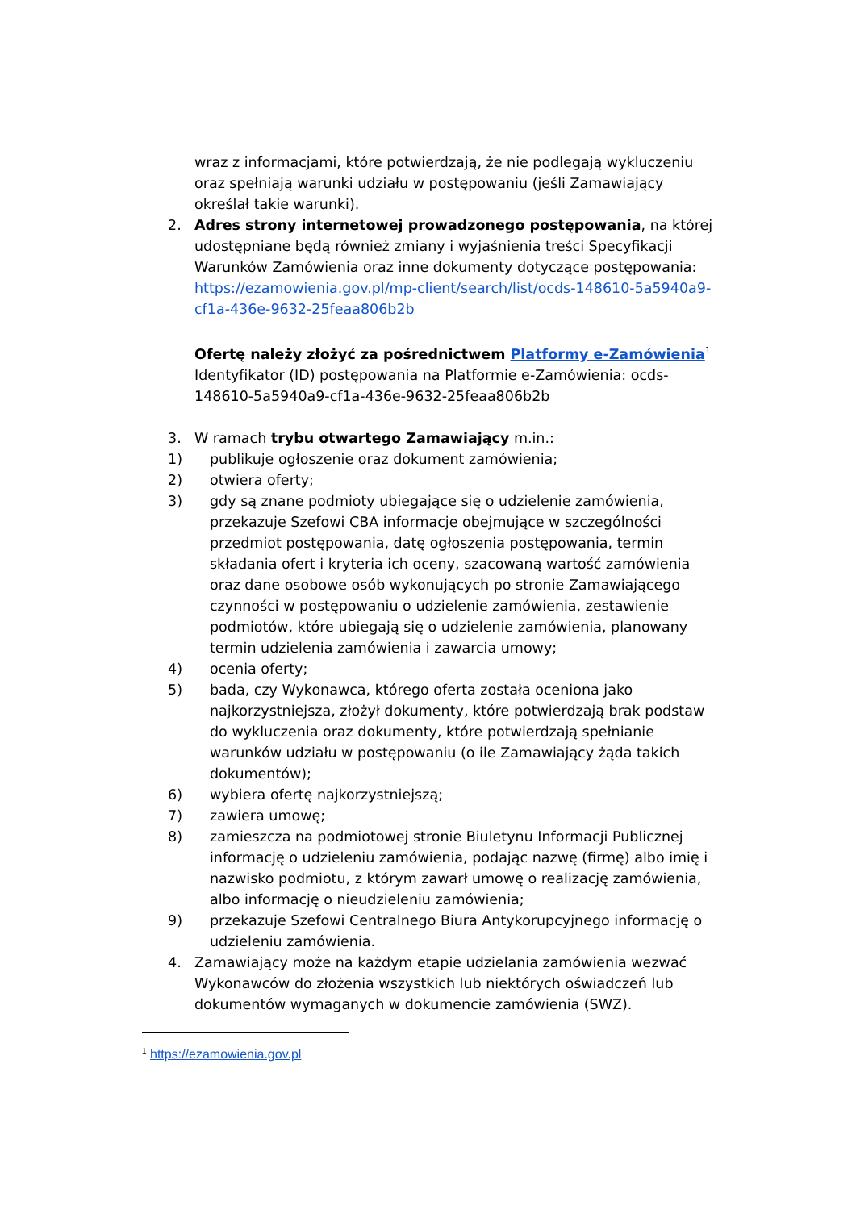wraz z informacjami, które potwierdzają, że nie podlegają wykluczeniu oraz spełniają warunki udziału w postępowaniu (jeśli Zamawiający określał takie warunki).
2. Adres strony internetowej prowadzonego postępowania, na której udostępniane będą również zmiany i wyjaśnienia treści Specyfikacji Warunków Zamówienia oraz inne dokumenty dotyczące postępowania: https://ezamowienia.gov.pl/mp-client/search/list/ocds-148610-5a5940a9-cf1a-436e-9632-25feaa806b2b
Ofertę należy złożyć za pośrednictwem Platformy e-Zamówienia<sup>1</sup>
Identyfikator (ID) postępowania na Platformie e-Zamówienia: ocds-148610-5a5940a9-cf1a-436e-9632-25feaa806b2b
3. W ramach trybu otwartego Zamawiający m.in.:
1) publikuje ogłoszenie oraz dokument zamówienia;
2) otwiera oferty;
3) gdy są znane podmioty ubiegające się o udzielenie zamówienia, przekazuje Szefowi CBA informacje obejmujące w szczególności przedmiot postępowania, datę ogłoszenia postępowania, termin składania ofert i kryteria ich oceny, szacowaną wartość zamówienia oraz dane osobowe osób wykonujących po stronie Zamawiającego czynności w postępowaniu o udzielenie zamówienia, zestawienie podmiotów, które ubiegają się o udzielenie zamówienia, planowany termin udzielenia zamówienia i zawarcia umowy;
4) ocenia oferty;
5) bada, czy Wykonawca, którego oferta została oceniona jako najkorzystniejsza, złożył dokumenty, które potwierdzają brak podstaw do wykluczenia oraz dokumenty, które potwierdzają spełnianie warunków udziału w postępowaniu (o ile Zamawiający żąda takich dokumentów);
6) wybiera ofertę najkorzystniejszą;
7) zawiera umowę;
8) zamieszcza na podmiotowej stronie Biuletynu Informacji Publicznej informację o udzieleniu zamówienia, podając nazwę (firmę) albo imię i nazwisko podmiotu, z którym zawarł umowę o realizację zamówienia, albo informację o nieudzieleniu zamówienia;
9) przekazuje Szefowi Centralnego Biura Antykorupcyjnego informację o udzieleniu zamówienia.
4. Zamawiający może na każdym etapie udzielania zamówienia wezwać Wykonawców do złożenia wszystkich lub niektórych oświadczeń lub dokumentów wymaganych w dokumencie zamówienia (SWZ).
<sup>1</sup> https://ezamowienia.gov.pl